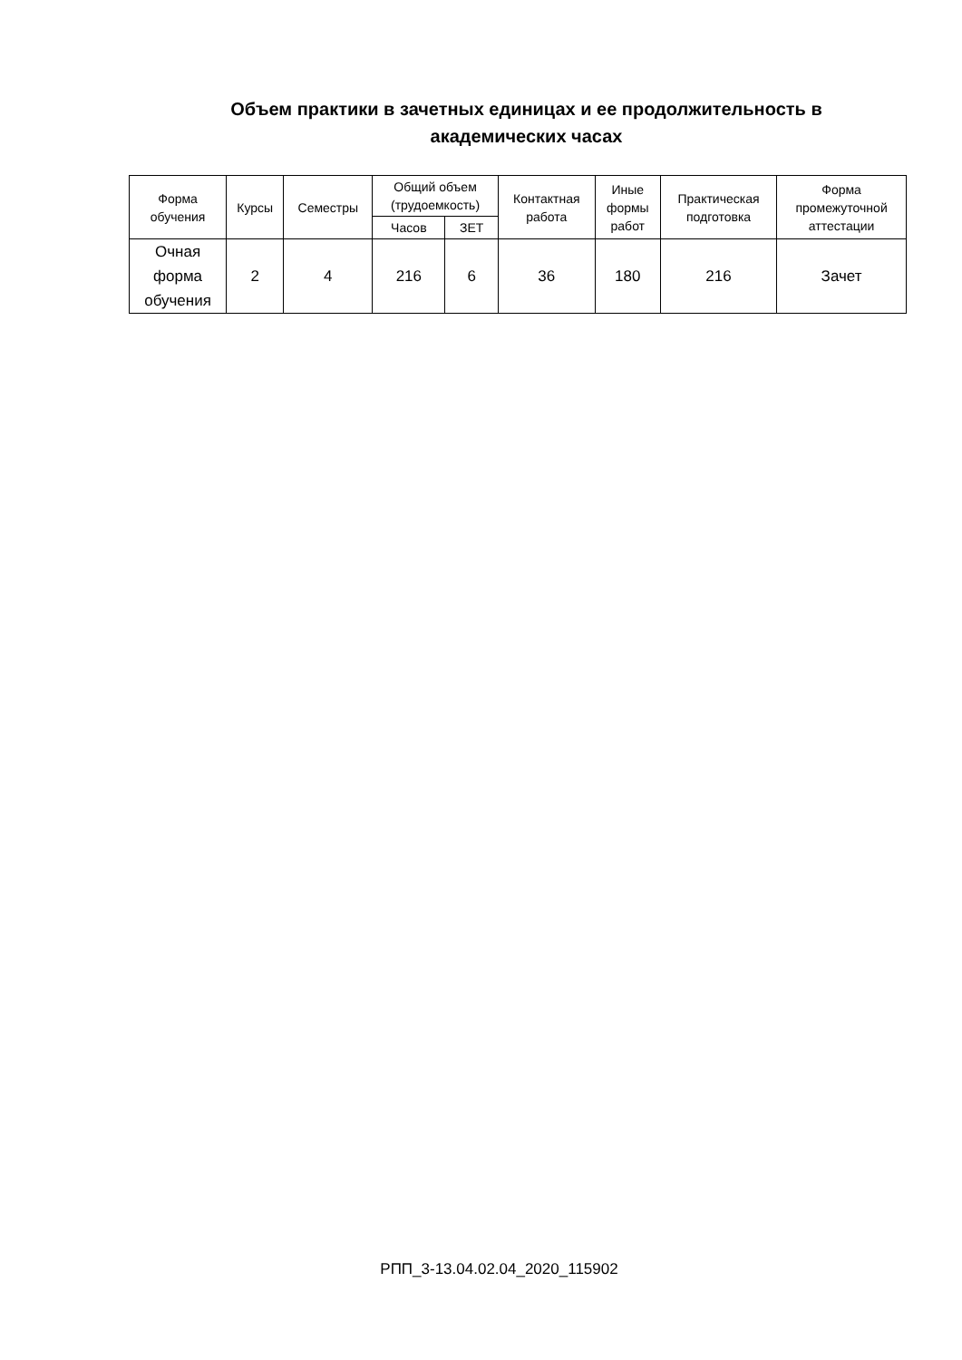Объем практики в зачетных единицах и ее продолжительность в
академических часах
| Форма обучения | Курсы | Семестры | Общий объем (трудоемкость) | | Контактная работа | Иные формы работ | Практическая подготовка | Форма промежуточной аттестации |
| --- | --- | --- | --- | --- | --- | --- | --- | --- |
| | | | Часов | ЗЕТ | | | | |
| Очная форма обучения | 2 | 4 | 216 | 6 | 36 | 180 | 216 | Зачет |
РПП_3-13.04.02.04_2020_115902